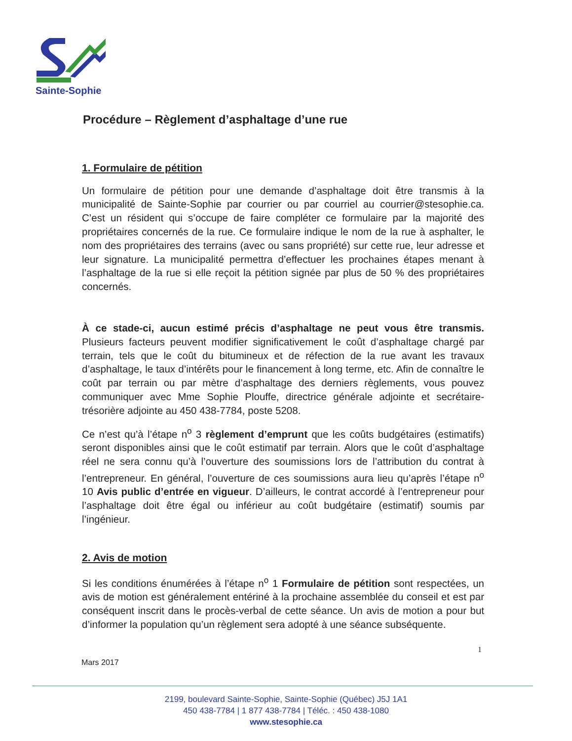Sainte-Sophie
Procédure – Règlement d’asphaltage d’une rue
1. Formulaire de pétition
Un formulaire de pétition pour une demande d’asphaltage doit être transmis à la municipalité de Sainte-Sophie par courrier ou par courriel au courrier@stesophie.ca. C’est un résident qui s’occupe de faire compléter ce formulaire par la majorité des propriétaires concernés de la rue. Ce formulaire indique le nom de la rue à asphalter, le nom des propriétaires des terrains (avec ou sans propriété) sur cette rue, leur adresse et leur signature. La municipalité permettra d’effectuer les prochaines étapes menant à l’asphaltage de la rue si elle reçoit la pétition signée par plus de 50 % des propriétaires concernés.
À ce stade-ci, aucun estimé précis d’asphaltage ne peut vous être transmis. Plusieurs facteurs peuvent modifier significativement le coût d’asphaltage chargé par terrain, tels que le coût du bitumineux et de réfection de la rue avant les travaux d’asphaltage, le taux d’intérêts pour le financement à long terme, etc. Afin de connaître le coût par terrain ou par mètre d’asphaltage des derniers règlements, vous pouvez communiquer avec Mme Sophie Plouffe, directrice générale adjointe et secrétaire-trésorière adjointe au 450 438-7784, poste 5208.
Ce n’est qu’à l’étape n<sup>o</sup> 3 règlement d’emprunt que les coûts budgétaires (estimatifs) seront disponibles ainsi que le coût estimatif par terrain. Alors que le coût d’asphaltage réel ne sera connu qu’à l’ouverture des soumissions lors de l’attribution du contrat à l’entrepreneur. En général, l’ouverture de ces soumissions aura lieu qu’après l’étape n<sup>o</sup> 10 Avis public d’entrée en vigueur. D’ailleurs, le contrat accordé à l’entrepreneur pour l’asphaltage doit être égal ou inférieur au coût budgétaire (estimatif) soumis par l’ingénieur.
2. Avis de motion
Si les conditions énumérées à l’étape n<sup>o</sup> 1 Formulaire de pétition sont respectées, un avis de motion est généralement entériné à la prochaine assemblée du conseil et est par conséquent inscrit dans le procès-verbal de cette séance. Un avis de motion a pour but d’informer la population qu’un règlement sera adopté à une séance subséquente.
1
Mars 2017
2199, boulevard Sainte-Sophie, Sainte-Sophie (Québec) J5J 1A1
450 438-7784 | 1 877 438-7784 | Téléc. : 450 438-1080
www.stesophie.ca